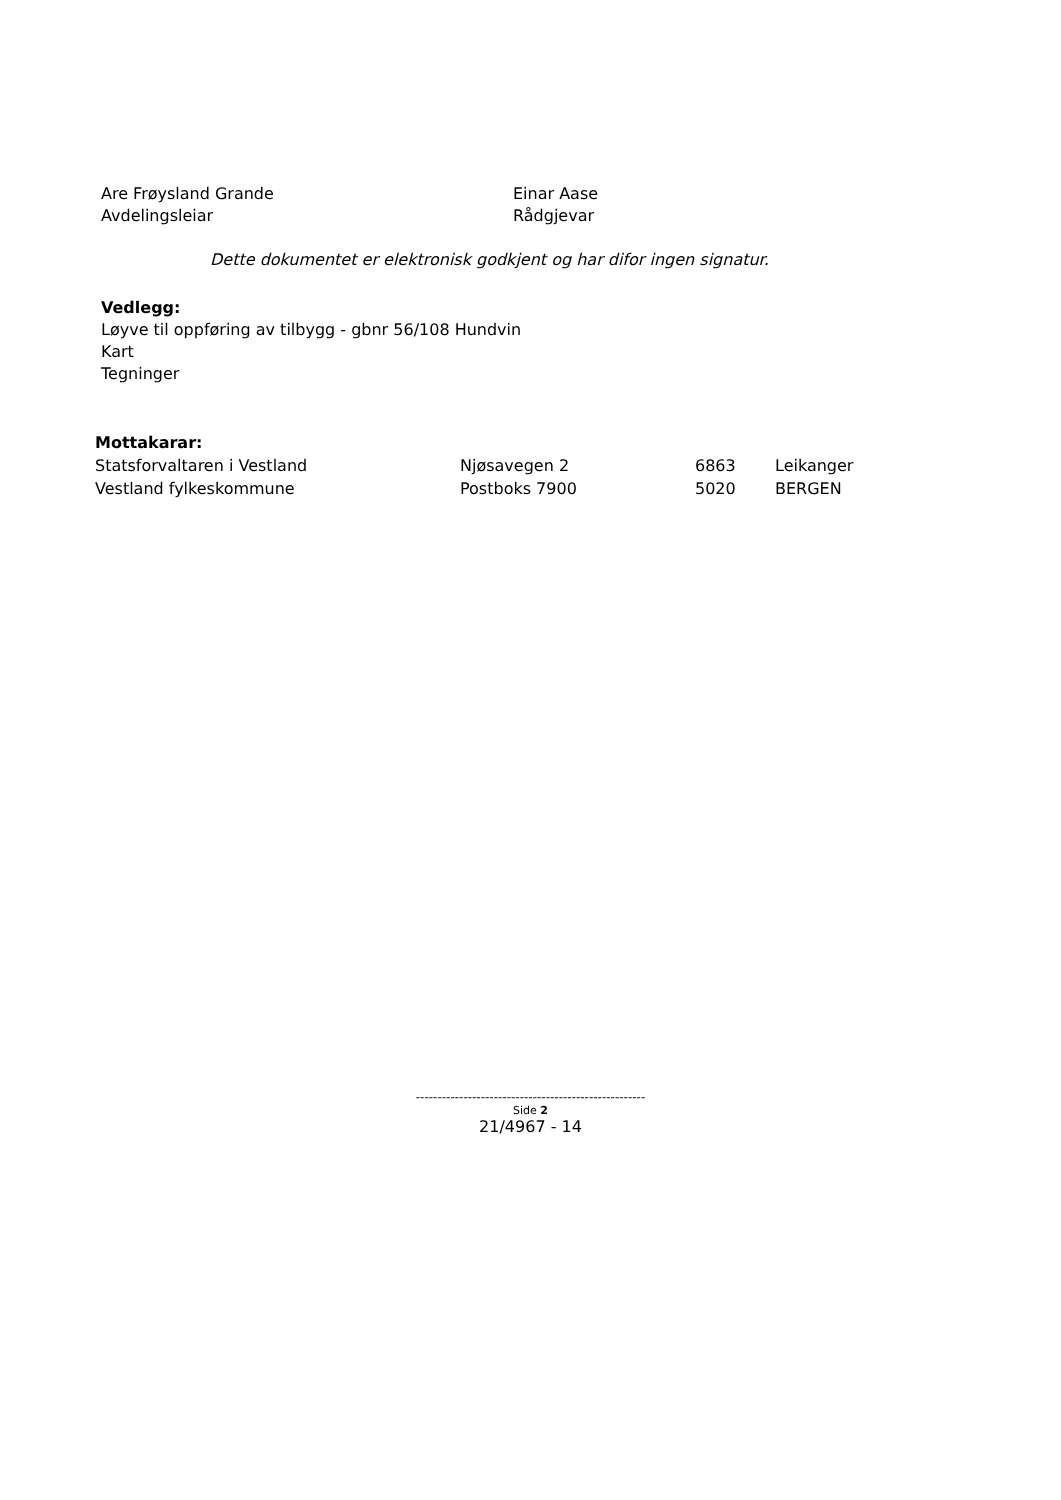Are Frøysland Grande
Avdelingsleiar
Einar Aase
Rådgjevar
Dette dokumentet er elektronisk godkjent og har difor ingen signatur.
Vedlegg:
Løyve til oppføring av tilbygg - gbnr 56/108 Hundvin
Kart
Tegninger
Mottakarar:
| Statsforvaltaren i Vestland | Njøsavegen 2 | 6863 | Leikanger |
| Vestland fylkeskommune | Postboks 7900 | 5020 | BERGEN |
-----------------------------------------------------
Side 2
21/4967 - 14